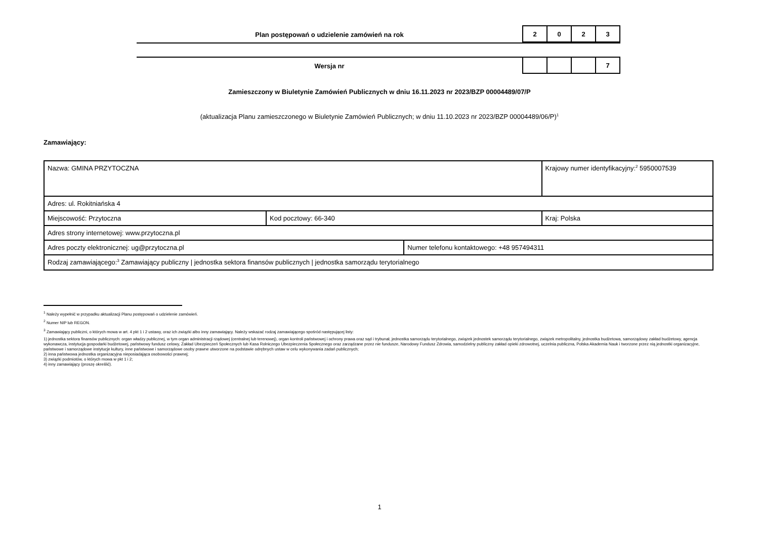Plan postępowań o udzielenie zamówień na rok
| 2 | 0 | 2 | 3 |
Wersja nr
| | | | 7 |
Zamieszczony w Biuletynie Zamówień Publicznych w dniu 16.11.2023 nr 2023/BZP 00004489/07/P
(aktualizacja Planu zamieszczonego w Biuletynie Zamówień Publicznych; w dniu 11.10.2023 nr 2023/BZP 00004489/06/P)<sup>1</sup>
Zamawiający:
| Nazwa: GMINA PRZYTOCZNA | | | Krajowy numer identyfikacyjny:<sup>2</sup> 5950007539 |
| Adres: ul. Rokitniańska 4 | | | |
| Miejscowość: Przytoczna | Kod pocztowy: 66-340 | | Kraj: Polska |
| Adres strony internetowej: www.przytoczna.pl | | | |
| Adres poczty elektronicznej: ug@przytoczna.pl | | Numer telefonu kontaktowego: +48 957494311 | |
| Rodzaj zamawiającego:<sup>3</sup> Zamawiający publiczny / jednostka sektora finansów publicznych / jednostka samorządu terytorialnego | | | |
<sup>1</sup> Należy wypełnić w przypadku aktualizacji Planu postępowań o udzielenie zamówień.
<sup>2</sup> Numer NIP lub REGON.
<sup>3</sup> Zamawiający publiczni, o których mowa w art. 4 pkt 1 i 2 ustawy, oraz ich związki albo inny zamawiający. Należy wskazać rodzaj zamawiającego spośród następującej listy:
1) jednostka sektora finansów publicznych: organ władzy publicznej, w tym organ administracji rządowej (centralnej lub terenowej), organ kontroli państwowej i ochrony prawa oraz sąd i trybunał, jednostka samorządu terytorialnego, związek jednostek samorządu terytorialnego, związek metropolitalny, jednostka budżetowa, samorządowy zakład budżetowy, agencja wykonawcza, instytucja gospodarki budżetowej, państwowy fundusz celowy, Zakład Ubezpieczeń Społecznych lub Kasa Rolniczego Ubezpieczenia Społecznego oraz zarządzane przez nie fundusze, Narodowy Fundusz Zdrowia, samodzielny publiczny zakład opieki zdrowotnej, uczelnia publiczna, Polska Akademia Nauk i tworzone przez nią jednostki organizacyjne, państwowe i samorządowe instytucje kultury, inne państwowe i samorządowe osoby prawne utworzone na podstawie odrębnych ustaw w celu wykonywania zadań publicznych;
2) inna państwowa jednostka organizacyjna nieposiadająca osobowości prawnej;
3) związki podmiotów, o których mowa w pkt 1 i 2;
4) inny zamawiający (proszę określić).
1